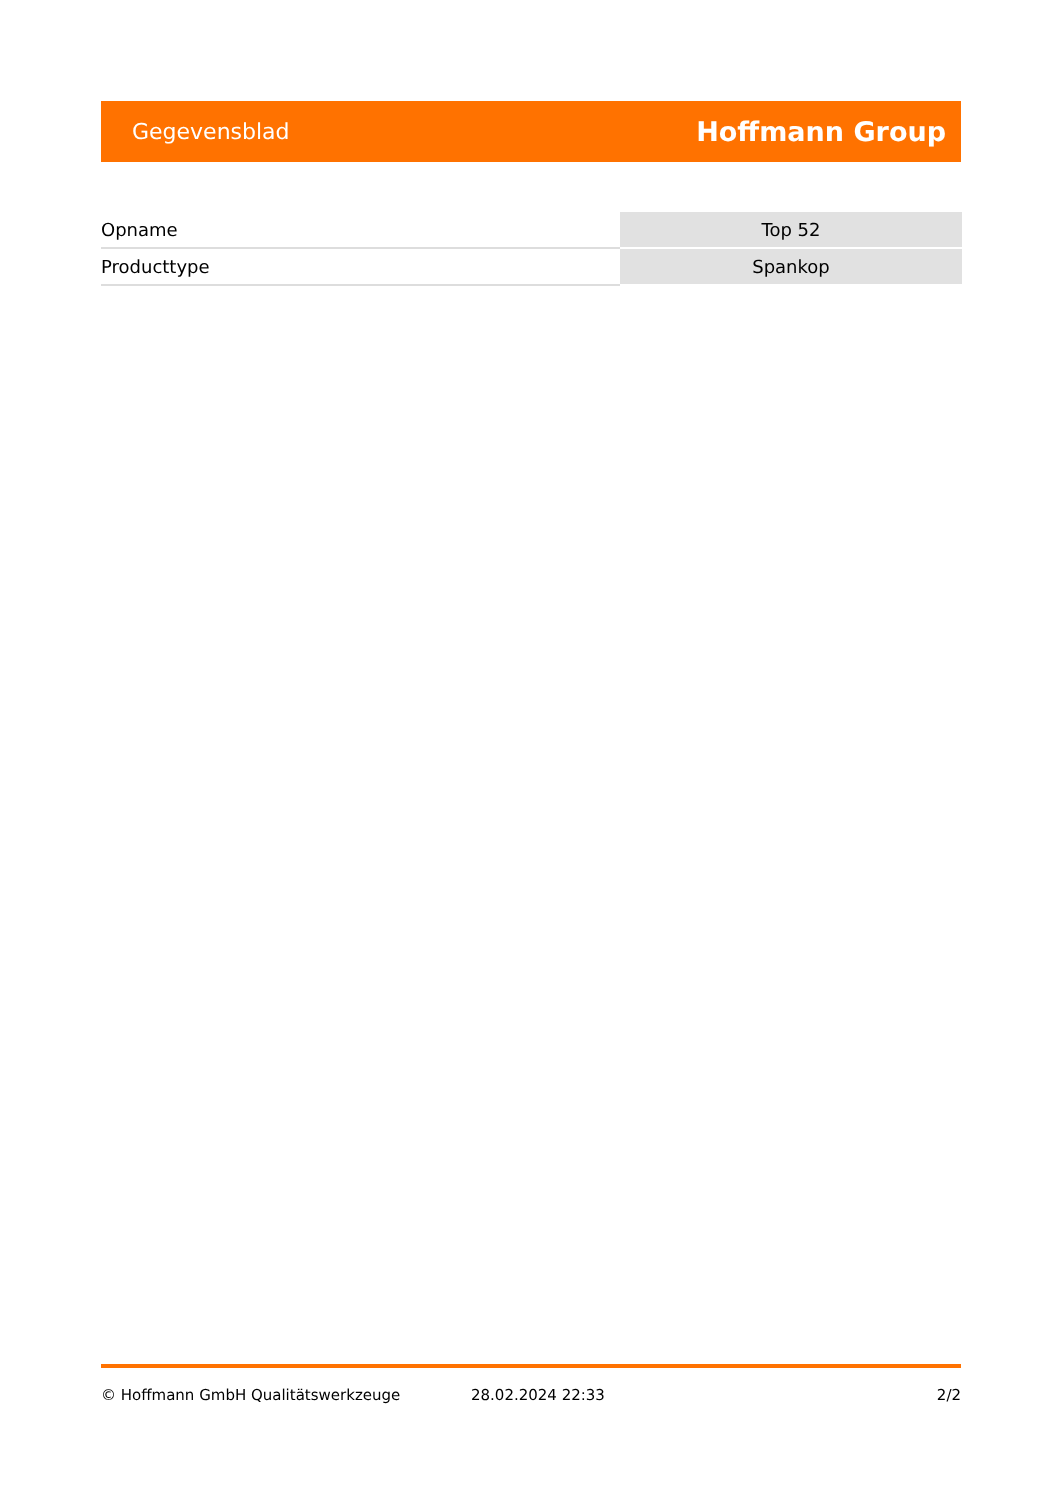Gegevensblad Hoffmann Group
| Opname | Top 52 |
| Producttype | Spankop |
© Hoffmann GmbH Qualitätswerkzeuge 28.02.2024 22:33 2/2